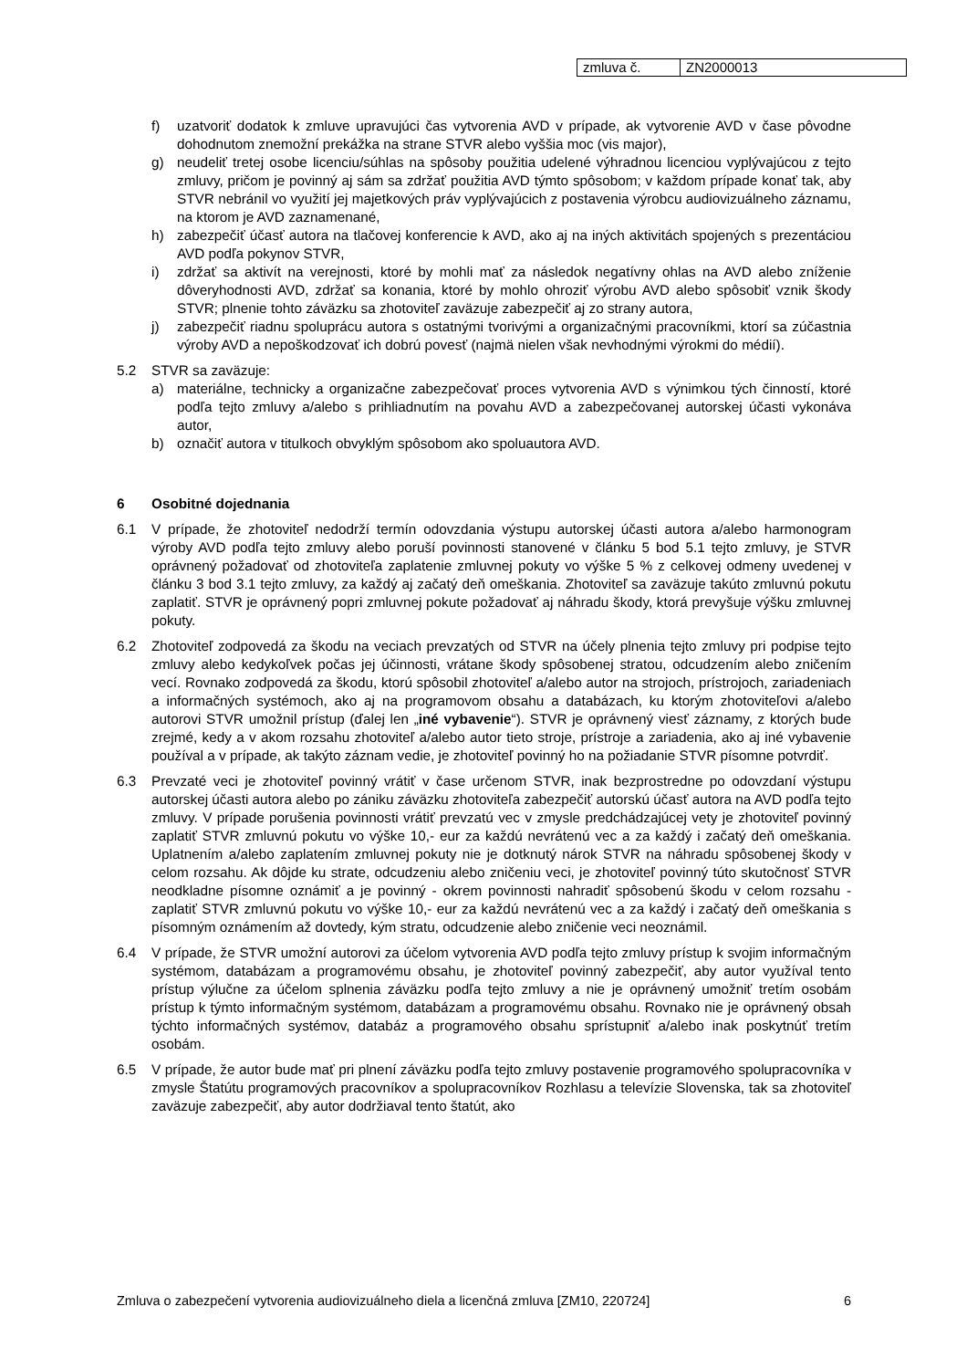| zmluva č. | ZN2000013 |
f) uzatvoriť dodatok k zmluve upravujúci čas vytvorenia AVD v prípade, ak vytvorenie AVD v čase pôvodne dohodnutom znemožní prekážka na strane STVR alebo vyššia moc (vis major),
g) neudeliť tretej osobe licenciu/súhlas na spôsoby použitia udelené výhradnou licenciou vyplývajúcou z tejto zmluvy, pričom je povinný aj sám sa zdržať použitia AVD týmto spôsobom; v každom prípade konať tak, aby STVR nebránil vo využití jej majetkových práv vyplývajúcich z postavenia výrobcu audiovizuálneho záznamu, na ktorom je AVD zaznamenané,
h) zabezpečiť účasť autora na tlačovej konferencie k AVD, ako aj na iných aktivitách spojených s prezentáciou AVD podľa pokynov STVR,
i) zdržať sa aktivít na verejnosti, ktoré by mohli mať za následok negatívny ohlas na AVD alebo zníženie dôveryhodnosti AVD, zdržať sa konania, ktoré by mohlo ohroziť výrobu AVD alebo spôsobiť vznik škody STVR; plnenie tohto záväzku sa zhotoviteľ zaväzuje zabezpečiť aj zo strany autora,
j) zabezpečiť riadnu spoluprácu autora s ostatnými tvorivými a organizačnými pracovníkmi, ktorí sa zúčastnia výroby AVD a nepoškodzovať ich dobrú povesť (najmä nielen však nevhodnými výrokmi do médií).
5.2 STVR sa zaväzuje:
a) materiálne, technicky a organizačne zabezpečovať proces vytvorenia AVD s výnimkou tých činností, ktoré podľa tejto zmluvy a/alebo s prihliadnutím na povahu AVD a zabezpečovanej autorskej účasti vykonáva autor,
b) označiť autora v titulkoch obvyklým spôsobom ako spoluautora AVD.
6 Osobitné dojednania
6.1 V prípade, že zhotoviteľ nedodrží termín odovzdania výstupu autorskej účasti autora a/alebo harmonogram výroby AVD podľa tejto zmluvy alebo poruší povinnosti stanovené v článku 5 bod 5.1 tejto zmluvy, je STVR oprávnený požadovať od zhotoviteľa zaplatenie zmluvnej pokuty vo výške 5 % z celkovej odmeny uvedenej v článku 3 bod 3.1 tejto zmluvy, za každý aj začatý deň omeškania. Zhotoviteľ sa zaväzuje takúto zmluvnú pokutu zaplatiť. STVR je oprávnený popri zmluvnej pokute požadovať aj náhradu škody, ktorá prevyšuje výšku zmluvnej pokuty.
6.2 Zhotoviteľ zodpovedá za škodu na veciach prevzatých od STVR na účely plnenia tejto zmluvy pri podpise tejto zmluvy alebo kedykoľvek počas jej účinnosti, vrátane škody spôsobenej stratou, odcudzením alebo zničením vecí. Rovnako zodpovedá za škodu, ktorú spôsobil zhotoviteľ a/alebo autor na strojoch, prístrojoch, zariadeniach a informačných systémoch, ako aj na programovom obsahu a databázach, ku ktorým zhotoviteľovi a/alebo autorovi STVR umožnil prístup (ďalej len „iné vybavenie“). STVR je oprávnený viesť záznamy, z ktorých bude zrejmé, kedy a v akom rozsahu zhotoviteľ a/alebo autor tieto stroje, prístroje a zariadenia, ako aj iné vybavenie používal a v prípade, ak takýto záznam vedie, je zhotoviteľ povinný ho na požiadanie STVR písomne potvrdiť.
6.3 Prevzaté veci je zhotoviteľ povinný vrátiť v čase určenom STVR, inak bezprostredne po odovzdaní výstupu autorskej účasti autora alebo po zániku záväzku zhotoviteľa zabezpečiť autorskú účasť autora na AVD podľa tejto zmluvy. V prípade porušenia povinnosti vrátiť prevzatú vec v zmysle predchádzajúcej vety je zhotoviteľ povinný zaplatiť STVR zmluvnú pokutu vo výške 10,- eur za každú nevrátenú vec a za každý i začatý deň omeškania. Uplatnením a/alebo zaplatením zmluvnej pokuty nie je dotknutý nárok STVR na náhradu spôsobenej škody v celom rozsahu. Ak dôjde ku strate, odcudzeniu alebo zničeniu veci, je zhotoviteľ povinný túto skutočnosť STVR neodkladne písomne oznámiť a je povinný - okrem povinnosti nahradiť spôsobenú škodu v celom rozsahu - zaplatiť STVR zmluvnú pokutu vo výške 10,- eur za každú nevrátenú vec a za každý i začatý deň omeškania s písomným oznámením až dovtedy, kým stratu, odcudzenie alebo zničenie veci neoznámil.
6.4 V prípade, že STVR umožní autorovi za účelom vytvorenia AVD podľa tejto zmluvy prístup k svojim informačným systémom, databázam a programovému obsahu, je zhotoviteľ povinný zabezpečiť, aby autor využíval tento prístup výlučne za účelom splnenia záväzku podľa tejto zmluvy a nie je oprávnený umožniť tretím osobám prístup k týmto informačným systémom, databázam a programovému obsahu. Rovnako nie je oprávnený obsah týchto informačných systémov, databáz a programového obsahu sprístupniť a/alebo inak poskytnúť tretím osobám.
6.5 V prípade, že autor bude mať pri plnení záväzku podľa tejto zmluvy postavenie programového spolupracovníka v zmysle Štatútu programových pracovníkov a spolupracovníkov Rozhlasu a televízie Slovenska, tak sa zhotoviteľ zaväzuje zabezpečiť, aby autor dodržiaval tento štatút, ako
Zmluva o zabezpečení vytvorenia audiovizuálneho diela a licenčná zmluva [ZM10, 220724] 6